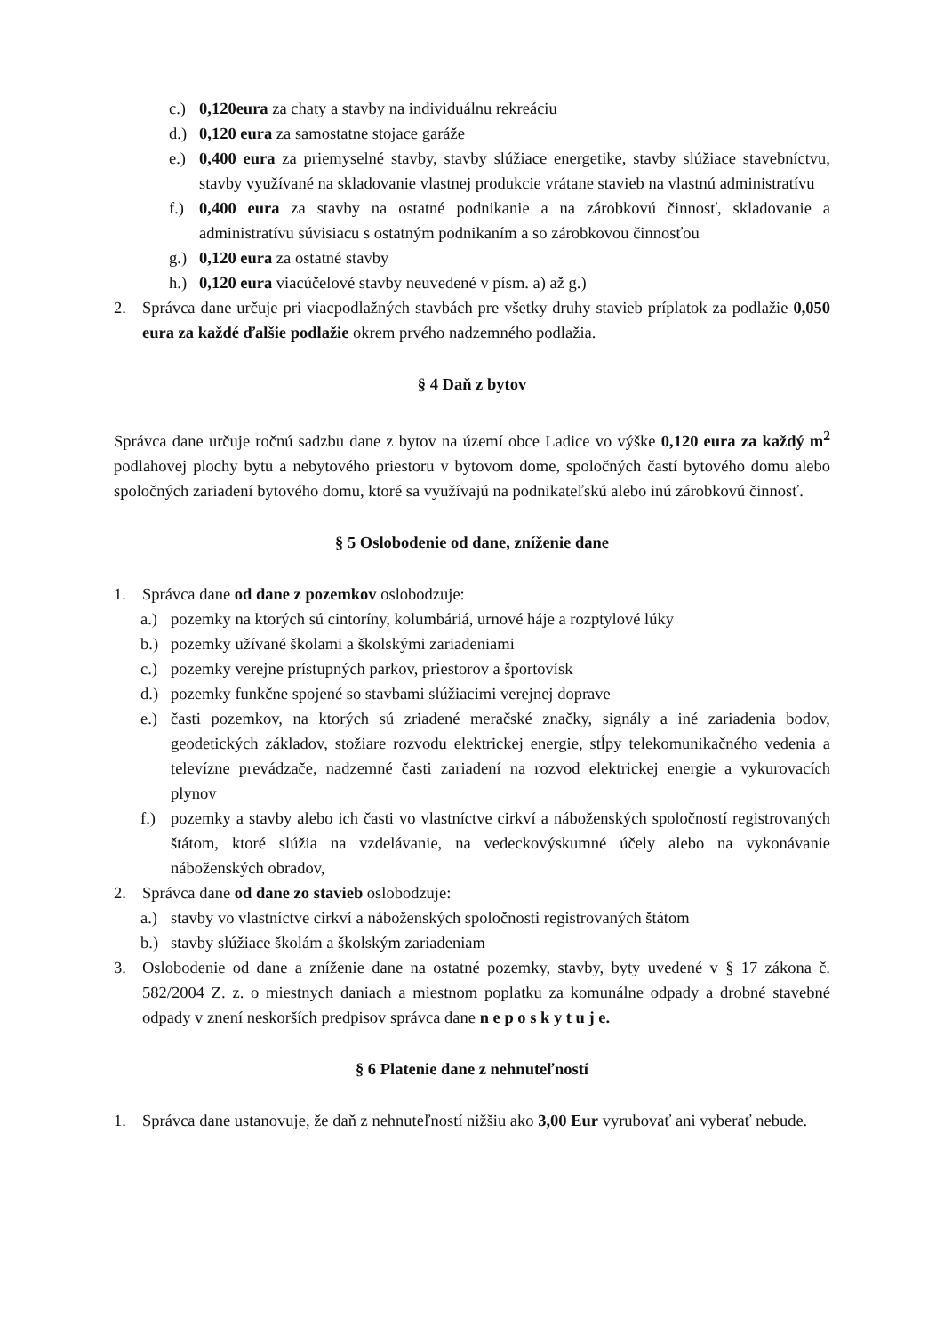c.) 0,120eura za chaty a stavby na individuálnu rekreáciu
d.) 0,120 eura za samostatne stojace garáže
e.) 0,400 eura za priemyselné stavby, stavby slúžiace energetike, stavby slúžiace stavebníctvu, stavby využívané na skladovanie vlastnej produkcie vrátane stavieb na vlastnú administratívu
f.) 0,400 eura za stavby na ostatné podnikanie a na zárobkovú činnosť, skladovanie a administratívu súvisiacu s ostatným podnikaním a so zárobkovou činnosťou
g.) 0,120 eura za ostatné stavby
h.) 0,120 eura viacúčelové stavby neuvedené v písm. a) až g.)
2. Správca dane určuje pri viacpodlažných stavbách pre všetky druhy stavieb príplatok za podlažie 0,050 eura za každé ďalšie podlažie okrem prvého nadzemného podlažia.
§ 4 Daň z bytov
Správca dane určuje ročnú sadzbu dane z bytov na území obce Ladice vo výške 0,120 eura za každý m<sup>2</sup> podlahovej plochy bytu a nebytového priestoru v bytovom dome, spoločných častí bytového domu alebo spoločných zariadení bytového domu, ktoré sa využívajú na podnikateľskú alebo inú zárobkovú činnosť.
§ 5 Oslobodenie od dane, zníženie dane
1. Správca dane od dane z pozemkov oslobodzuje:
a.) pozemky na ktorých sú cintoríny, kolumbáriá, urnové háje a rozptylové lúky
b.) pozemky užívané školami a školskými zariadeniami
c.) pozemky verejne prístupných parkov, priestorov a športovísk
d.) pozemky funkčne spojené so stavbami slúžiacimi verejnej doprave
e.) časti pozemkov, na ktorých sú zriadené meračské značky, signály a iné zariadenia bodov, geodetických základov, stožiare rozvodu elektrickej energie, stĺpy telekomunikačného vedenia a televízne prevádzače, nadzemné časti zariadení na rozvod elektrickej energie a vykurovacích plynov
f.) pozemky a stavby alebo ich časti vo vlastníctve cirkví a náboženských spoločností registrovaných štátom, ktoré slúžia na vzdelávanie, na vedeckovýskumné účely alebo na vykonávanie náboženských obradov,
2. Správca dane od dane zo stavieb oslobodzuje:
a.) stavby vo vlastníctve cirkví a náboženských spoločnosti registrovaných štátom
b.) stavby slúžiace školám a školským zariadeniam
3. Oslobodenie od dane a zníženie dane na ostatné pozemky, stavby, byty uvedené v § 17 zákona č. 582/2004 Z. z. o miestnych daniach a miestnom poplatku za komunálne odpady a drobné stavebné odpady v znení neskorších predpisov správca dane n e p o s k y t u j e.
§ 6 Platenie dane z nehnuteľností
1. Správca dane ustanovuje, že daň z nehnuteľností nižšiu ako 3,00 Eur vyrubovať ani vyberať nebude.